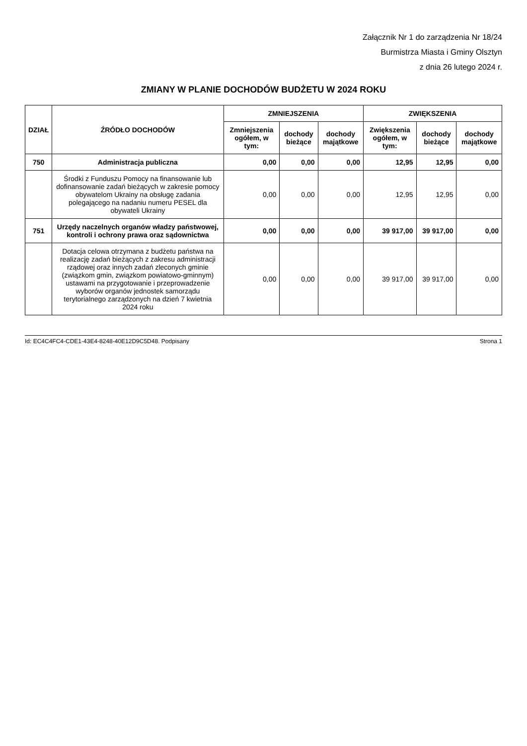Załącznik Nr 1 do zarządzenia Nr 18/24
Burmistrza Miasta i Gminy Olsztyn
z dnia 26 lutego 2024 r.
ZMIANY W PLANIE DOCHODÓW BUDŻETU W 2024 ROKU
| DZIAŁ | ŹRÓDŁO DOCHODÓW | ZMNIEJSZENIA | | | ZWIĘKSZENIA | | |
| --- | --- | --- | --- | --- | --- | --- | --- |
| | | Zmniejszenia ogółem, w tym: | dochody bieżące | dochody majątkowe | Zwiększenia ogółem, w tym: | dochody bieżące | dochody majątkowe |
| 750 | Administracja publiczna | 0,00 | 0,00 | 0,00 | 12,95 | 12,95 | 0,00 |
| | Środki z Funduszu Pomocy na finansowanie lub dofinansowanie zadań bieżących w zakresie pomocy obywatelom Ukrainy na obsługę zadania polegającego na nadaniu numeru PESEL dla obywateli Ukrainy | 0,00 | 0,00 | 0,00 | 12,95 | 12,95 | 0,00 |
| 751 | Urzędy naczelnych organów władzy państwowej, kontroli i ochrony prawa oraz sądownictwa | 0,00 | 0,00 | 0,00 | 39 917,00 | 39 917,00 | 0,00 |
| | Dotacja celowa otrzymana z budżetu państwa na realizację zadań bieżących z zakresu administracji rządowej oraz innych zadań zleconych gminie (związkom gmin, związkom powiatowo-gminnym) ustawami na przygotowanie i przeprowadzenie wyborów organów jednostek samorządu terytorialnego zarządzonych na dzień 7 kwietnia 2024 roku | 0,00 | 0,00 | 0,00 | 39 917,00 | 39 917,00 | 0,00 |
Id: EC4C4FC4-CDE1-43E4-8248-40E12D9C5D48. Podpisany Strona 1